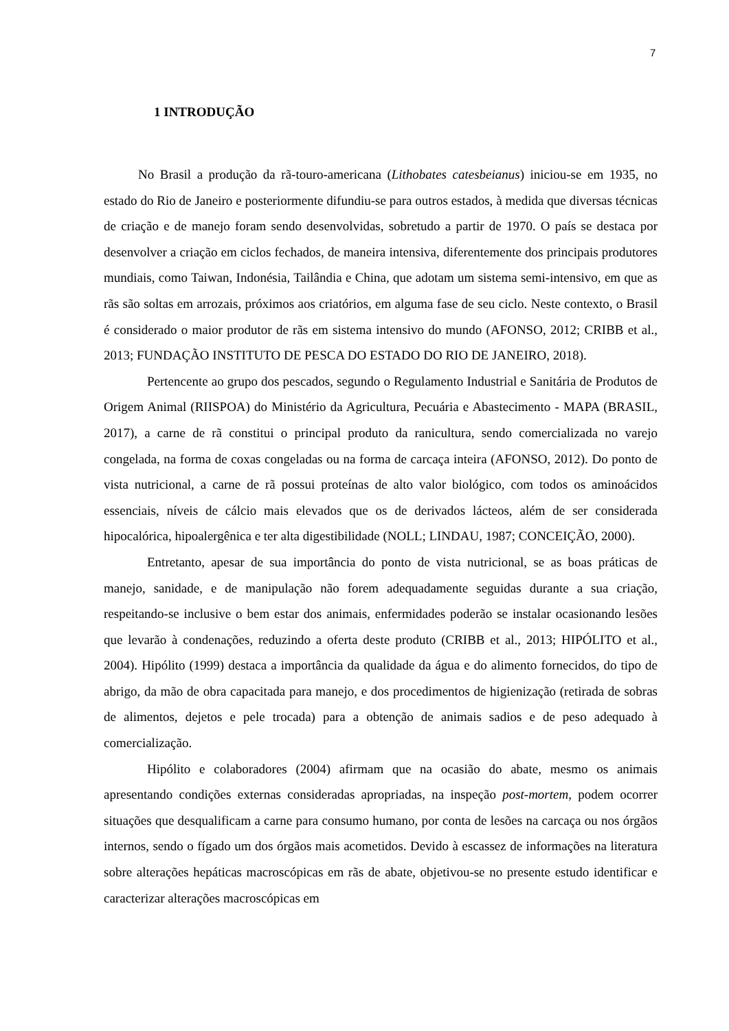7
1 INTRODUÇÃO
No Brasil a produção da rã-touro-americana (Lithobates catesbeianus) iniciou-se em 1935, no estado do Rio de Janeiro e posteriormente difundiu-se para outros estados, à medida que diversas técnicas de criação e de manejo foram sendo desenvolvidas, sobretudo a partir de 1970. O país se destaca por desenvolver a criação em ciclos fechados, de maneira intensiva, diferentemente dos principais produtores mundiais, como Taiwan, Indonésia, Tailândia e China, que adotam um sistema semi-intensivo, em que as rãs são soltas em arrozais, próximos aos criatórios, em alguma fase de seu ciclo. Neste contexto, o Brasil é considerado o maior produtor de rãs em sistema intensivo do mundo (AFONSO, 2012; CRIBB et al., 2013; FUNDAÇÃO INSTITUTO DE PESCA DO ESTADO DO RIO DE JANEIRO, 2018).
Pertencente ao grupo dos pescados, segundo o Regulamento Industrial e Sanitária de Produtos de Origem Animal (RIISPOA) do Ministério da Agricultura, Pecuária e Abastecimento - MAPA (BRASIL, 2017), a carne de rã constitui o principal produto da ranicultura, sendo comercializada no varejo congelada, na forma de coxas congeladas ou na forma de carcaça inteira (AFONSO, 2012). Do ponto de vista nutricional, a carne de rã possui proteínas de alto valor biológico, com todos os aminoácidos essenciais, níveis de cálcio mais elevados que os de derivados lácteos, além de ser considerada hipocalórica, hipoalergênica e ter alta digestibilidade (NOLL; LINDAU, 1987; CONCEIÇÃO, 2000).
Entretanto, apesar de sua importância do ponto de vista nutricional, se as boas práticas de manejo, sanidade, e de manipulação não forem adequadamente seguidas durante a sua criação, respeitando-se inclusive o bem estar dos animais, enfermidades poderão se instalar ocasionando lesões que levarão à condenações, reduzindo a oferta deste produto (CRIBB et al., 2013; HIPÓLITO et al., 2004). Hipólito (1999) destaca a importância da qualidade da água e do alimento fornecidos, do tipo de abrigo, da mão de obra capacitada para manejo, e dos procedimentos de higienização (retirada de sobras de alimentos, dejetos e pele trocada) para a obtenção de animais sadios e de peso adequado à comercialização.
Hipólito e colaboradores (2004) afirmam que na ocasião do abate, mesmo os animais apresentando condições externas consideradas apropriadas, na inspeção post-mortem, podem ocorrer situações que desqualificam a carne para consumo humano, por conta de lesões na carcaça ou nos órgãos internos, sendo o fígado um dos órgãos mais acometidos. Devido à escassez de informações na literatura sobre alterações hepáticas macroscópicas em rãs de abate, objetivou-se no presente estudo identificar e caracterizar alterações macroscópicas em